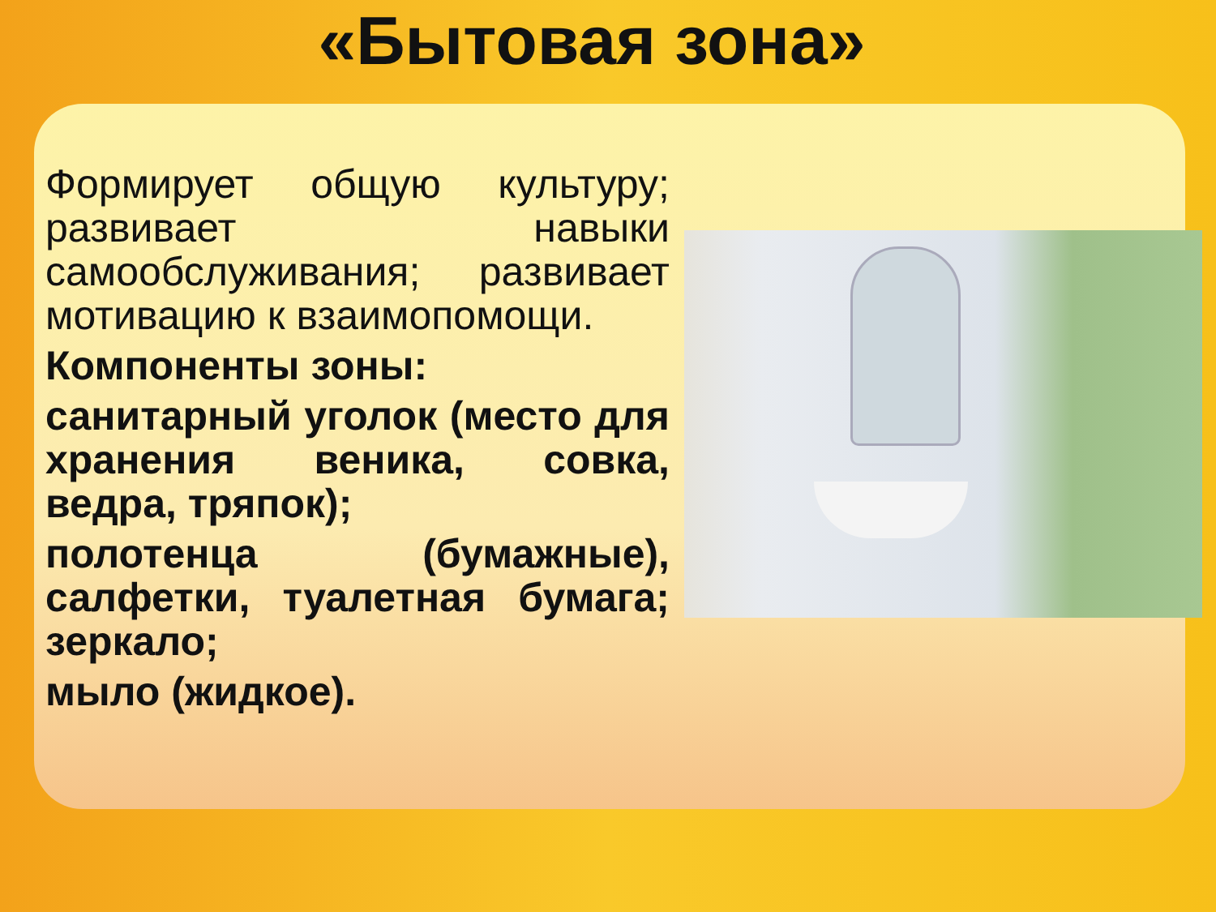«Бытовая зона»
Формирует общую культуру; развивает навыки самообслуживания; развивает мотивацию к взаимопомощи.
Компоненты зоны:
санитарный уголок (место для хранения веника, совка, ведра, тряпок);
полотенца (бумажные), салфетки, туалетная бумага; зеркало;
мыло (жидкое).